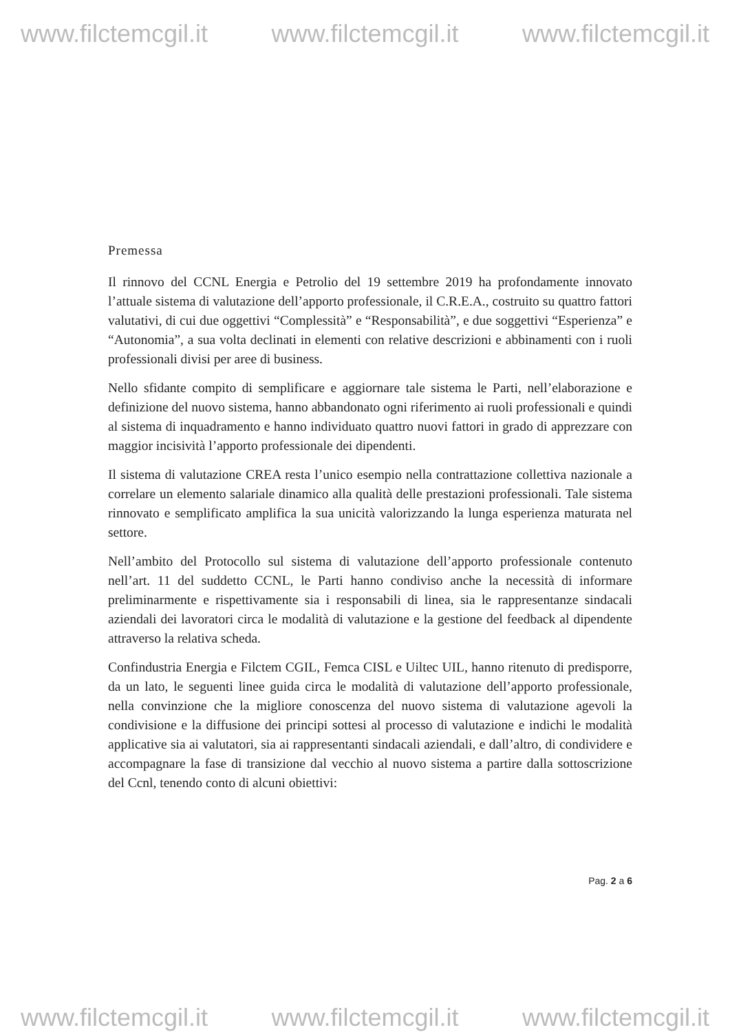www.filctemcgil.it www.filctemcgil.it www.filctemcgil.it
Premessa
Il rinnovo del CCNL Energia e Petrolio del 19 settembre 2019 ha profondamente innovato l’attuale sistema di valutazione dell’apporto professionale, il C.R.E.A., costruito su quattro fattori valutativi, di cui due oggettivi “Complessità” e “Responsabilità”, e due soggettivi “Esperienza” e “Autonomia”, a sua volta declinati in elementi con relative descrizioni e abbinamenti con i ruoli professionali divisi per aree di business.
Nello sfidante compito di semplificare e aggiornare tale sistema le Parti, nell’elaborazione e definizione del nuovo sistema, hanno abbandonato ogni riferimento ai ruoli professionali e quindi al sistema di inquadramento e hanno individuato quattro nuovi fattori in grado di apprezzare con maggior incisività l’apporto professionale dei dipendenti.
Il sistema di valutazione CREA resta l’unico esempio nella contrattazione collettiva nazionale a correlare un elemento salariale dinamico alla qualità delle prestazioni professionali. Tale sistema rinnovato e semplificato amplifica la sua unicità valorizzando la lunga esperienza maturata nel settore.
Nell’ambito del Protocollo sul sistema di valutazione dell’apporto professionale contenuto nell’art. 11 del suddetto CCNL, le Parti hanno condiviso anche la necessità di informare preliminarmente e rispettivamente sia i responsabili di linea, sia le rappresentanze sindacali aziendali dei lavoratori circa le modalità di valutazione e la gestione del feedback al dipendente attraverso la relativa scheda.
Confindustria Energia e Filctem CGIL, Femca CISL e Uiltec UIL, hanno ritenuto di predisporre, da un lato, le seguenti linee guida circa le modalità di valutazione dell’apporto professionale, nella convinzione che la migliore conoscenza del nuovo sistema di valutazione agevoli la condivisione e la diffusione dei principi sottesi al processo di valutazione e indichi le modalità applicative sia ai valutatori, sia ai rappresentanti sindacali aziendali, e dall’altro, di condividere e accompagnare la fase di transizione dal vecchio al nuovo sistema a partire dalla sottoscrizione del Ccnl, tenendo conto di alcuni obiettivi:
Pag. 2 a 6
www.filctemcgil.it www.filctemcgil.it www.filctemcgil.it